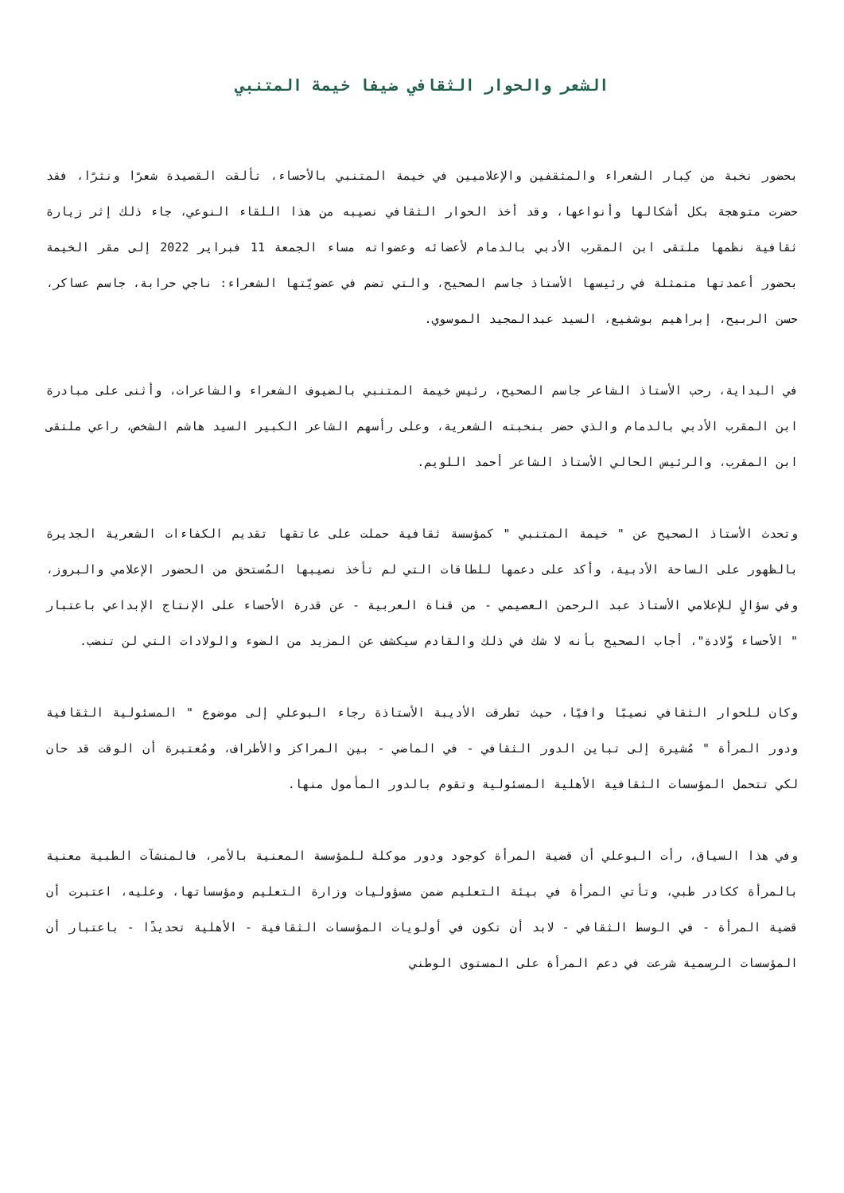الشعر والحوار الثقافي ضيفا خيمة المتنبي
بحضور نخبة من كِبار الشعراء والمثقفين والإعلاميين في خيمة المتنبي بالأحساء، تألقت القصيدة شعرًا ونثرًا، فقد حضرت متوهجة بكل أشكالها وأنواعها، وقد أخذ الحوار الثقافي نصيبه من هذا اللقاء النوعي، جاء ذلك إثر زيارة ثقافية نظمها ملتقى ابن المقرب الأدبي بالدمام لأعضائه وعضواته مساء الجمعة 11 فبراير 2022 إلى مقر الخيمة بحضور أعمدتها متمثلة في رئيسها الأستاذ جاسم الصحيح، والتي تضم في عضويّتها الشعراء: ناجي حرابة، جاسم عساكر، حسن الربيح، إبراهيم بوشفيع، السيد عبدالمجيد الموسوي.
في البداية، رحب الأستاذ الشاعر جاسم الصحيح، رئيس خيمة المتنبي بالضيوف الشعراء والشاعرات، وأثنى على مبادرة ابن المقرب الأدبي بالدمام والذي حضر بنخبته الشعرية، وعلى رأسهم الشاعر الكبير السيد هاشم الشخص، راعي ملتقى ابن المقرب، والرئيس الحالي الأستاذ الشاعر أحمد اللويم.
وتحدث الأستاذ الصحيح عن " خيمة المتنبي " كمؤسسة ثقافية حملت على عاتقها تقديم الكفاءات الشعرية الجديرة بالظهور على الساحة الأدبية، وأكد على دعمها للطاقات التي لم تأخذ نصيبها المُستحق من الحضور الإعلامي والبروز، وفي سؤالٍ للإعلامي الأستاذ عبد الرحمن العصيمي - من قناة العربية - عن قدرة الأحساء على الإنتاج الإبداعي باعتبار " الأحساء وّلادة"، أجاب الصحيح بأنه لا شك في ذلك والقادم سيكشف عن المزيد من الضوء والولادات التي لن تنضب.
وكان للحوار الثقافي نصيبًا وافيًا، حيث تطرقت الأديبة الأستاذة رجاء البوعلي إلى موضوع " المسئولية الثقافية ودور المرأة " مُشيرة إلى تباين الدور الثقافي - في الماضي - بين المراكز والأطراف، ومُعتبرة أن الوقت قد حان لكي تتحمل المؤسسات الثقافية الأهلية المسئولية وتقوم بالدور المأمول منها.
وفي هذا السياق، رأت البوعلي أن قضية المرأة كوجود ودور موكلة للمؤسسة المعنية بالأمر، فالمنشآت الطبية معنية بالمرأة ككادر طبي، وتأتي المرأة في بيئة التعليم ضمن مسؤوليات وزارة التعليم ومؤسساتها، وعليه، اعتبرت أن قضية المرأة - في الوسط الثقافي - لابد أن تكون في أولويات المؤسسات الثقافية - الأهلية تحديدًا - باعتبار أن المؤسسات الرسمية شرعت في دعم المرأة على المستوى الوطني